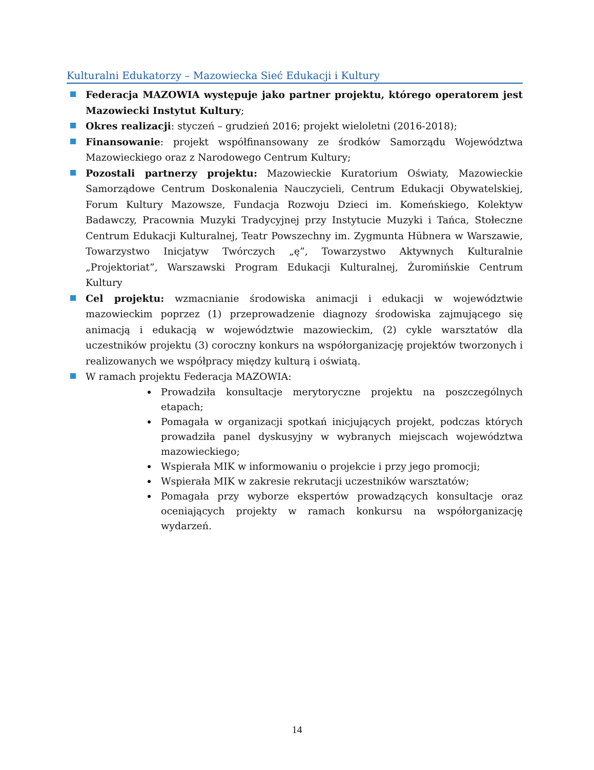Kulturalni Edukatorzy – Mazowiecka Sieć Edukacji i Kultury
Federacja MAZOWIA występuje jako partner projektu, którego operatorem jest Mazowiecki Instytut Kultury;
Okres realizacji: styczeń – grudzień 2016; projekt wieloletni (2016-2018);
Finansowanie: projekt współfinansowany ze środków Samorządu Województwa Mazowieckiego oraz z Narodowego Centrum Kultury;
Pozostali partnerzy projektu: Mazowieckie Kuratorium Oświaty, Mazowieckie Samorządowe Centrum Doskonalenia Nauczycieli, Centrum Edukacji Obywatelskiej, Forum Kultury Mazowsze, Fundacja Rozwoju Dzieci im. Komeńskiego, Kolektyw Badawczy, Pracownia Muzyki Tradycyjnej przy Instytucie Muzyki i Tańca, Stołeczne Centrum Edukacji Kulturalnej, Teatr Powszechny im. Zygmunta Hübnera w Warszawie, Towarzystwo Inicjatyw Twórczych „ę”, Towarzystwo Aktywnych Kulturalnie „Projektoriat”, Warszawski Program Edukacji Kulturalnej, Żuromińskie Centrum Kultury
Cel projektu: wzmacnianie środowiska animacji i edukacji w województwie mazowieckim poprzez (1) przeprowadzenie diagnozy środowiska zajmującego się animacją i edukacją w województwie mazowieckim, (2) cykle warsztatów dla uczestników projektu (3) coroczny konkurs na współorganizację projektów tworzonych i realizowanych we współpracy między kulturą i oświatą.
W ramach projektu Federacja MAZOWIA:
Prowadziła konsultacje merytoryczne projektu na poszczególnych etapach;
Pomagała w organizacji spotkań inicjujących projekt, podczas których prowadziła panel dyskusyjny w wybranych miejscach województwa mazowieckiego;
Wspierała MIK w informowaniu o projekcie i przy jego promocji;
Wspierała MIK w zakresie rekrutacji uczestników warsztatów;
Pomagała przy wyborze ekspertów prowadzących konsultacje oraz oceniających projekty w ramach konkursu na współorganizację wydarzeń.
14